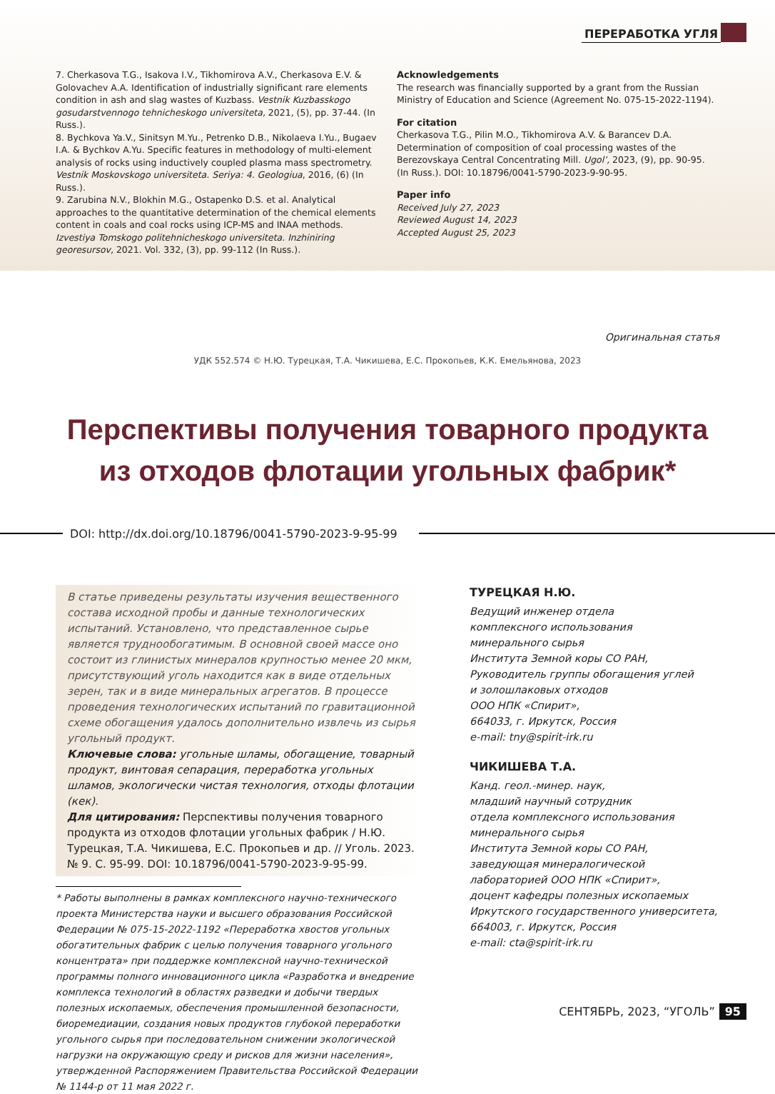ПЕРЕРАБОТКА УГЛЯ
7. Cherkasova T.G., Isakova I.V., Tikhomirova A.V., Cherkasova E.V. & Golovachev A.A. Identification of industrially significant rare elements condition in ash and slag wastes of Kuzbass. Vestnik Kuzbasskogo gosudarstvennogo tehnicheskogo universiteta, 2021, (5), pp. 37-44. (In Russ.).
8. Bychkova Ya.V., Sinitsyn M.Yu., Petrenko D.B., Nikolaeva I.Yu., Bugaev I.A. & Bychkov A.Yu. Specific features in methodology of multi-element analysis of rocks using inductively coupled plasma mass spectrometry. Vestnik Moskovskogo universiteta. Seriya: 4. Geologiua, 2016, (6) (In Russ.).
9. Zarubina N.V., Blokhin M.G., Ostapenko D.S. et al. Analytical approaches to the quantitative determination of the chemical elements content in coals and coal rocks using ICP-MS and INAA methods. Izvestiya Tomskogo politehnicheskogo universiteta. Inzhiniring georesursov, 2021. Vol. 332, (3), pp. 99-112 (In Russ.).
Acknowledgements
The research was financially supported by a grant from the Russian Ministry of Education and Science (Agreement No. 075-15-2022-1194).
For citation
Cherkasova T.G., Pilin M.O., Tikhomirova A.V. & Barancev D.A. Determination of composition of coal processing wastes of the Berezovskaya Central Concentrating Mill. Ugol’, 2023, (9), pp. 90-95. (In Russ.). DOI: 10.18796/0041-5790-2023-9-90-95.
Paper info
Received July 27, 2023
Reviewed August 14, 2023
Accepted August 25, 2023
Оригинальная статья
УДК 552.574 © Н.Ю. Турецкая, Т.А. Чикишева, Е.С. Прокопьев, К.К. Емельянова, 2023
Перспективы получения товарного продукта
из отходов флотации угольных фабрик*
DOI: http://dx.doi.org/10.18796/0041-5790-2023-9-95-99
В статье приведены результаты изучения вещественного состава исходной пробы и данные технологических испытаний. Установлено, что представленное сырье является труднообогатимым. В основной своей массе оно состоит из глинистых минералов крупностью менее 20 мкм, присутствующий уголь находится как в виде отдельных зерен, так и в виде минеральных агрегатов. В процессе проведения технологических испытаний по гравитационной схеме обогащения удалось дополнительно извлечь из сырья угольный продукт.
Ключевые слова: угольные шламы, обогащение, товарный продукт, винтовая сепарация, переработка угольных шламов, экологически чистая технология, отходы флотации (кек).
Для цитирования: Перспективы получения товарного продукта из отходов флотации угольных фабрик / Н.Ю. Турецкая, Т.А. Чикишева, Е.С. Прокопьев и др. // Уголь. 2023. № 9. С. 95-99. DOI: 10.18796/0041-5790-2023-9-95-99.
* Работы выполнены в рамках комплексного научно-технического проекта Министерства науки и высшего образования Российской Федерации № 075-15-2022-1192 «Переработка хвостов угольных обогатительных фабрик с целью получения товарного угольного концентрата» при поддержке комплексной научно-технической программы полного инновационного цикла «Разработка и внедрение комплекса технологий в областях разведки и добычи твердых полезных ископаемых, обеспечения промышленной безопасности, биоремедиации, создания новых продуктов глубокой переработки угольного сырья при последовательном снижении экологической нагрузки на окружающую среду и рисков для жизни населения», утвержденной Распоряжением Правительства Российской Федерации № 1144-р от 11 мая 2022 г.
ТУРЕЦКАЯ Н.Ю.
Ведущий инженер отдела
комплексного использования
минерального сырья
Института Земной коры СО РАН,
Руководитель группы обогащения углей
и золошлаковых отходов
ООО НПК «Спирит»,
664033, г. Иркутск, Россия
e-mail: tny@spirit-irk.ru
ЧИКИШЕВА Т.А.
Канд. геол.-минер. наук,
младший научный сотрудник
отдела комплексного использования
минерального сырья
Института Земной коры СО РАН,
заведующая минералогической
лабораторией ООО НПК «Спирит»,
доцент кафедры полезных ископаемых
Иркутского государственного университета,
664003, г. Иркутск, Россия
e-mail: cta@spirit-irk.ru
СЕНТЯБРЬ, 2023, “УГОЛЬ” 95